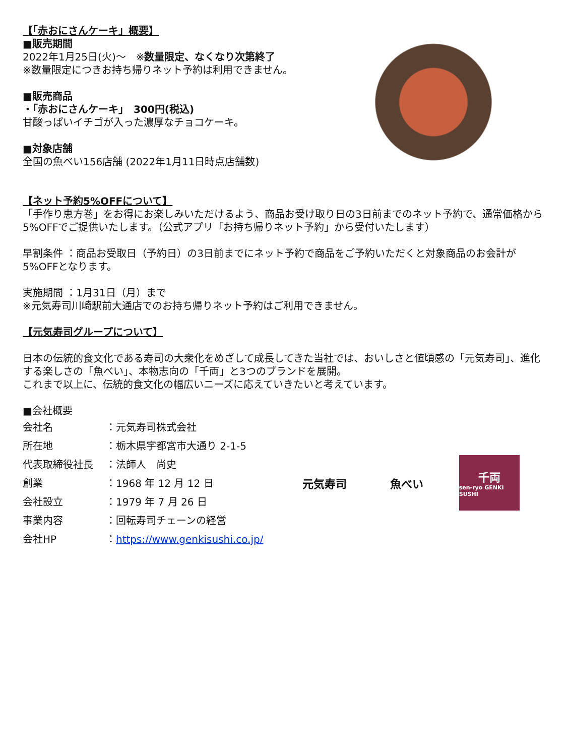【「赤おにさんケーキ」概要】
■販売期間
2022年1月25日(火)～　※数量限定、なくなり次第終了
※数量限定につきお持ち帰りネット予約は利用できません。
■販売商品
・「赤おにさんケーキ」　300円(税込)
甘酸っぱいイチゴが入った濃厚なチョコケーキ。
■対象店舗
全国の魚べい156店舗 (2022年1月11日時点店舗数)
【ネット予約5%OFFについて】
「手作り恵方巻」をお得にお楽しみいただけるよう、商品お受け取り日の3日前までのネット予約で、通常価格から5%OFFでご提供いたします。（公式アプリ「お持ち帰りネット予約」から受付いたします）
早割条件 ：商品お受取日（予約日）の3日前までにネット予約で商品をご予約いただくと対象商品のお会計が5%OFFとなります。
実施期間 ：1月31日（月）まで
※元気寿司川崎駅前大通店でのお持ち帰りネット予約はご利用できません。
【元気寿司グループについて】
日本の伝統的食文化である寿司の大衆化をめざして成長してきた当社では、おいしさと値頃感の「元気寿司」、進化する楽しさの「魚べい」、本物志向の「千両」と3つのブランドを展開。
これまで以上に、伝統的食文化の幅広いニーズに応えていきたいと考えています。
■会社概要
| 会社名 | ：元気寿司株式会社 |
| 所在地 | ：栃木県宇都宮市大通り 2-1-5 |
| 代表取締役社長 | ：法師人 尚史 |
| 創業 | ：1968 年 12 月 12 日 |
| 会社設立 | ：1979 年 7 月 26 日 |
| 事業内容 | ：回転寿司チェーンの経営 |
| 会社HP | ： https://www.genkisushi.co.jp/ |
元気寿司 魚べい
千両
sen-ryo GENKI SUSHI